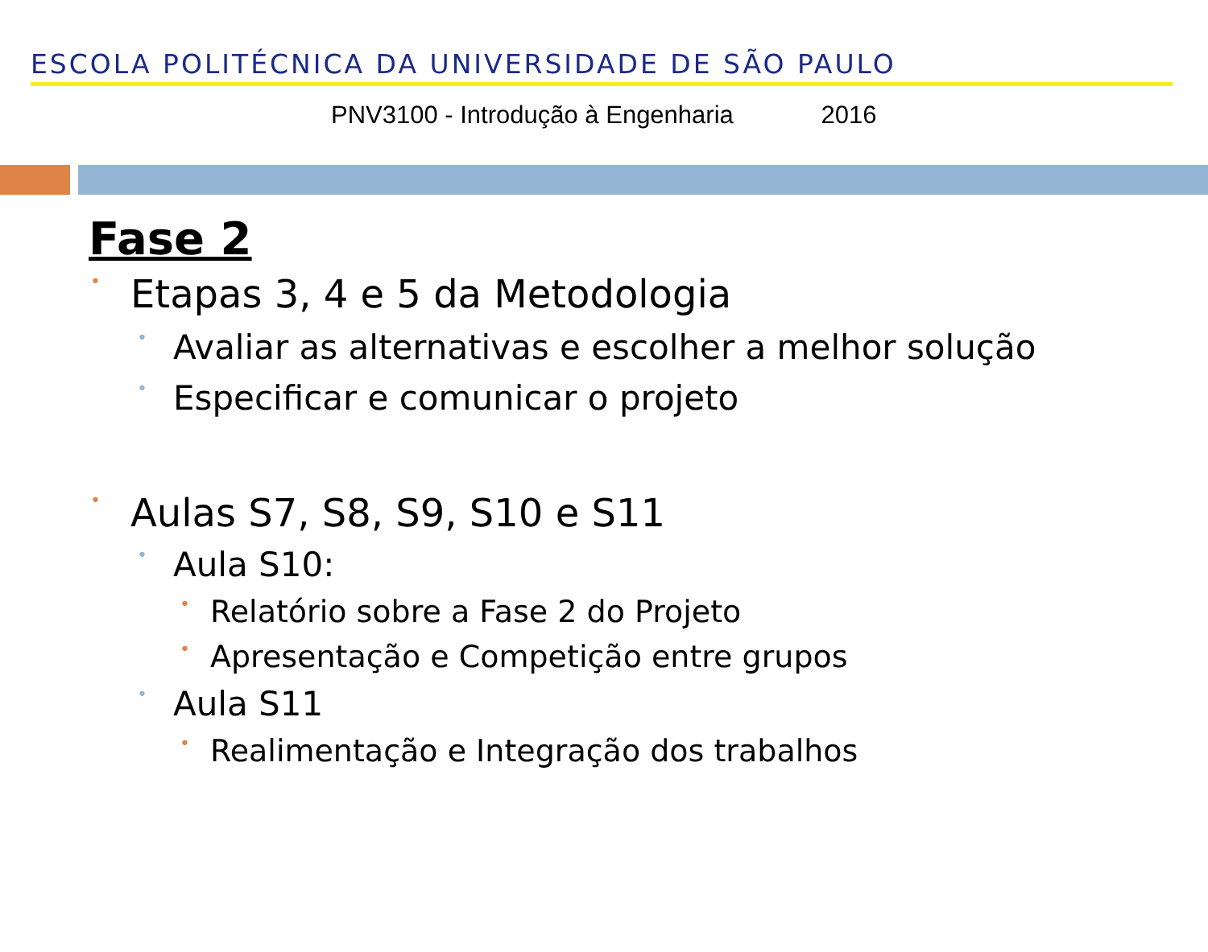ESCOLA POLITÉCNICA DA UNIVERSIDADE DE SÃO PAULO
PNV3100 - Introdução à Engenharia 2016
Fase 2
• Etapas 3, 4 e 5 da Metodologia
• Avaliar as alternativas e escolher a melhor solução
• Especificar e comunicar o projeto
• Aulas S7, S8, S9, S10 e S11
• Aula S10:
• Relatório sobre a Fase 2 do Projeto
• Apresentação e Competição entre grupos
• Aula S11
• Realimentação e Integração dos trabalhos